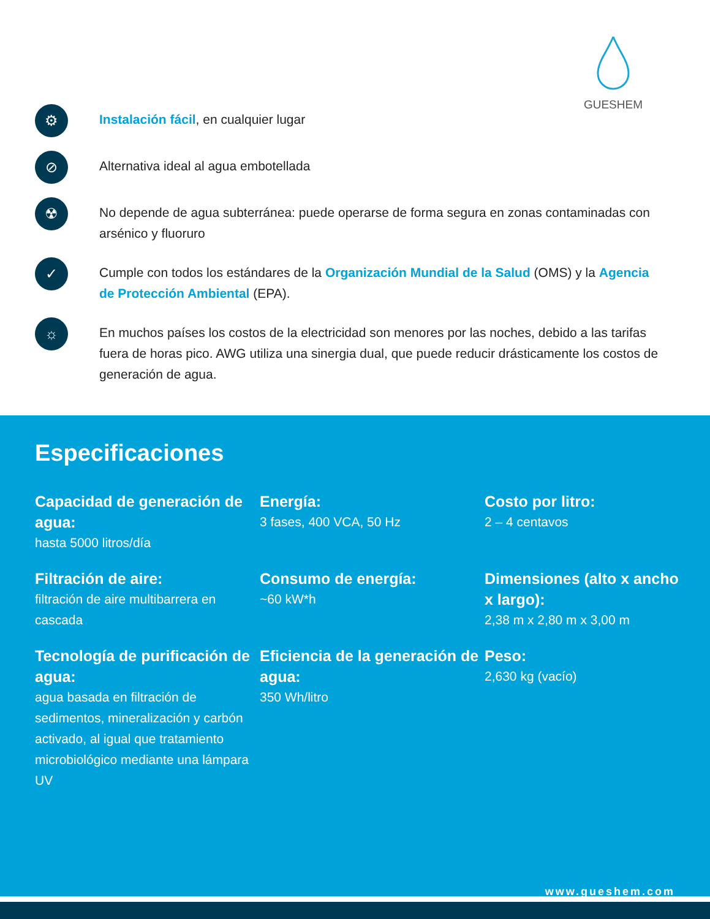GUESHEM
⚙
Instalación fácil, en cualquier lugar
⊘
Alternativa ideal al agua embotellada
☢
No depende de agua subterránea: puede operarse de forma segura en zonas contaminadas con arsénico y fluoruro
✓
Cumple con todos los estándares de la Organización Mundial de la Salud (OMS) y la Agencia de Protección Ambiental (EPA).
☼
En muchos países los costos de la electricidad son menores por las noches, debido a las tarifas fuera de horas pico. AWG utiliza una sinergia dual, que puede reducir drásticamente los costos de generación de agua.
Especificaciones
Capacidad de generación de agua:
hasta 5000 litros/día
Energía:
3 fases, 400 VCA, 50 Hz
Costo por litro:
2 – 4 centavos
Filtración de aire:
filtración de aire multibarrera en cascada
Consumo de energía:
~60 kW*h
Dimensiones (alto x ancho x largo):
2,38 m x 2,80 m x 3,00 m
Tecnología de purificación de agua:
agua basada en filtración de sedimentos, mineralización y carbón activado, al igual que tratamiento microbiológico mediante una lámpara UV
Eficiencia de la generación de agua:
350 Wh/litro
Peso:
2,630 kg (vacío)
www.gueshem.com